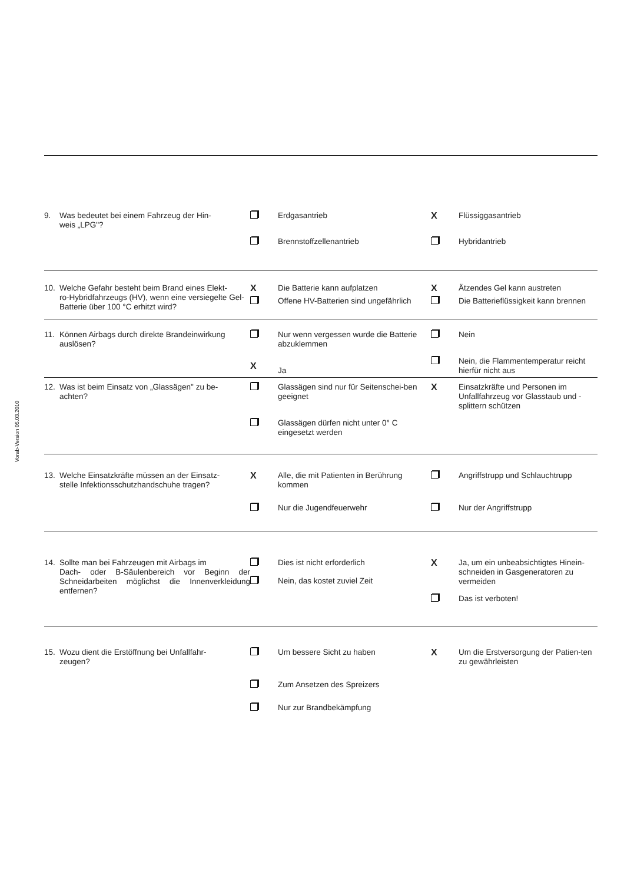Vorab-Version 05.03.2010
| 9. Was bedeutet bei einem Fahrzeug der Hin- weis „LPG"? | | Erdgasantrieb | X | Flüssiggasantrieb |
| | | Brennstoffzellenantrieb | | Hybridantrieb |
| 10. Welche Gefahr besteht beim Brand eines Elekt- ro-Hybridfahrzeugs (HV), wenn eine versiegelte Gel-Batterie über 100 °C erhitzt wird? | X | Die Batterie kann aufplatzen | X | Ätzendes Gel kann austreten |
| | | Offene HV-Batterien sind ungefährlich | | Die Batterieflüssigkeit kann brennen |
| 11. Können Airbags durch direkte Brandeinwirkung auslösen? | | Nur wenn vergessen wurde die Batterie abzuklemmen | | Nein |
| | X | Ja | | Nein, die Flammentemperatur reicht hierfür nicht aus |
| 12. Was ist beim Einsatz von „Glassägen" zu be- achten? | | Glassägen sind nur für Seitenschei-ben geeignet | X | Einsatzkräfte und Personen im Unfallfahrzeug vor Glasstaub und -splittern schützen |
| | | Glassägen dürfen nicht unter 0° C eingesetzt werden | | |
| 13. Welche Einsatzkräfte müssen an der Einsatz- stelle Infektionsschutzhandschuhe tragen? | X | Alle, die mit Patienten in Berührung kommen | | Angriffstrupp und Schlauchtrupp |
| | | Nur die Jugendfeuerwehr | | Nur der Angriffstrupp |
| 14. Sollte man bei Fahrzeugen mit Airbags im Dach- oder B-Säulenbereich vor Beginn der Schneidarbeiten möglichst die Innenverkleidung entfernen? | | Dies ist nicht erforderlich | X | Ja, um ein unbeabsichtigtes Hinein-schneiden in Gasgeneratoren zu vermeiden |
| | | Nein, das kostet zuviel Zeit | | |
| | | | | Das ist verboten! |
| 15. Wozu dient die Erstöffnung bei Unfallfahr- zeugen? | | Um bessere Sicht zu haben | X | Um die Erstversorgung der Patien-ten zu gewährleisten |
| | | Zum Ansetzen des Spreizers | | |
| | | Nur zur Brandbekämpfung | | |